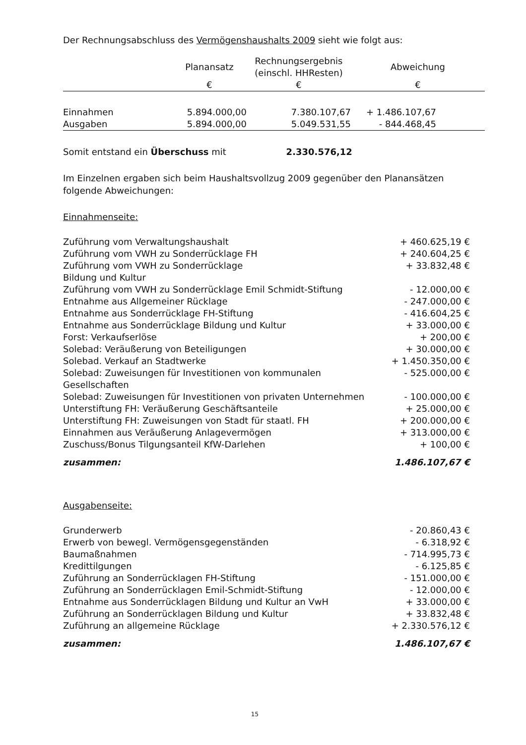Der Rechnungsabschluss des Vermögenshaushalts 2009 sieht wie folgt aus:
| | Planansatz | Rechnungsergebnis (einschl. HHResten) | Abweichung |
| --- | --- | --- | --- |
| | € | € | € |
| Einnahmen | 5.894.000,00 | 7.380.107,67 | + 1.486.107,67 |
| Ausgaben | 5.894.000,00 | 5.049.531,55 | - 844.468,45 |
Somit entstand ein Überschuss mit 2.330.576,12
Im Einzelnen ergaben sich beim Haushaltsvollzug 2009 gegenüber den Planansätzen folgende Abweichungen:
Einnahmenseite:
| Zuführung vom Verwaltungshaushalt | + 460.625,19 € |
| Zuführung vom VWH zu Sonderrücklage FH | + 240.604,25 € |
| Zuführung vom VWH zu Sonderrücklage Bildung und Kultur | + 33.832,48 € |
| Zuführung vom VWH zu Sonderrücklage Emil Schmidt-Stiftung | - 12.000,00 € |
| Entnahme aus Allgemeiner Rücklage | - 247.000,00 € |
| Entnahme aus Sonderrücklage FH-Stiftung | - 416.604,25 € |
| Entnahme aus Sonderrücklage Bildung und Kultur | + 33.000,00 € |
| Forst: Verkaufserlöse | + 200,00 € |
| Solebad: Veräußerung von Beteiligungen | + 30.000,00 € |
| Solebad. Verkauf an Stadtwerke | + 1.450.350,00 € |
| Solebad: Zuweisungen für Investitionen von kommunalen Gesellschaften | - 525.000,00 € |
| Solebad: Zuweisungen für Investitionen von privaten Unternehmen | - 100.000,00 € |
| Unterstiftung FH: Veräußerung Geschäftsanteile | + 25.000,00 € |
| Unterstiftung FH: Zuweisungen von Stadt für staatl. FH | + 200.000,00 € |
| Einnahmen aus Veräußerung Anlagevermögen | + 313.000,00 € |
| Zuschuss/Bonus Tilgungsanteil KfW-Darlehen | + 100,00 € |
| zusammen: | 1.486.107,67 € |
Ausgabenseite:
| Grunderwerb | - 20.860,43 € |
| Erwerb von bewegl. Vermögensgegenständen | - 6.318,92 € |
| Baumaßnahmen | - 714.995,73 € |
| Kredittilgungen | - 6.125,85 € |
| Zuführung an Sonderrücklagen FH-Stiftung | - 151.000,00 € |
| Zuführung an Sonderrücklagen Emil-Schmidt-Stiftung | - 12.000,00 € |
| Entnahme aus Sonderrücklagen Bildung und Kultur an VwH | + 33.000,00 € |
| Zuführung an Sonderrücklagen Bildung und Kultur | + 33.832,48 € |
| Zuführung an allgemeine Rücklage | + 2.330.576,12 € |
| zusammen: | 1.486.107,67 € |
15